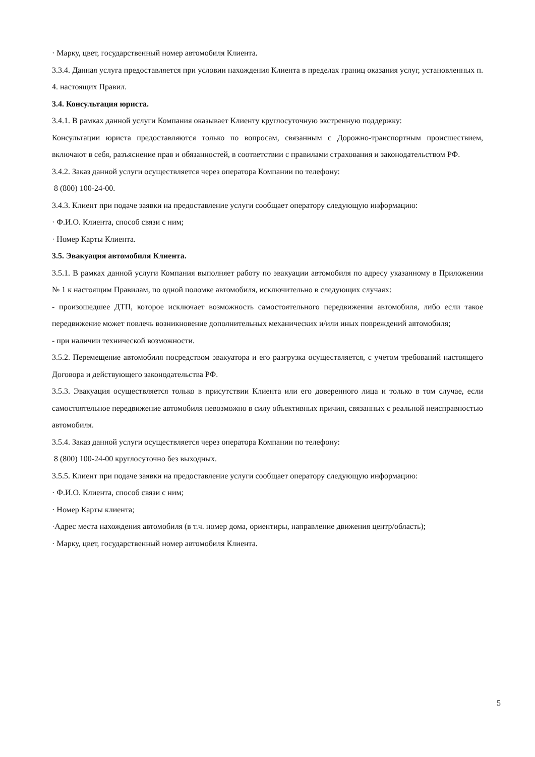· Марку, цвет, государственный номер автомобиля Клиента.
3.3.4. Данная услуга предоставляется при условии нахождения Клиента в пределах границ оказания услуг, установленных п. 4. настоящих Правил.
3.4. Консультация юриста.
3.4.1. В рамках данной услуги Компания оказывает Клиенту круглосуточную экстренную поддержку:
Консультации юриста предоставляются только по вопросам, связанным с Дорожно-транспортным происшествием, включают в себя, разъяснение прав и обязанностей, в соответствии с правилами страхования и законодательством РФ.
3.4.2. Заказ данной услуги осуществляется через оператора Компании по телефону:
8 (800) 100-24-00.
3.4.3. Клиент при подаче заявки на предоставление услуги сообщает оператору следующую информацию:
· Ф.И.О. Клиента, способ связи с ним;
· Номер Карты Клиента.
3.5. Эвакуация автомобиля Клиента.
3.5.1. В рамках данной услуги Компания выполняет работу по эвакуации автомобиля по адресу указанному в Приложении № 1 к настоящим Правилам, по одной поломке автомобиля, исключительно в следующих случаях:
- произошедшее ДТП, которое исключает возможность самостоятельного передвижения автомобиля, либо если такое передвижение может повлечь возникновение дополнительных механических и/или иных повреждений автомобиля;
- при наличии технической возможности.
3.5.2. Перемещение автомобиля посредством эвакуатора и его разгрузка осуществляется, с учетом требований настоящего Договора и действующего законодательства РФ.
3.5.3. Эвакуация осуществляется только в присутствии Клиента или его доверенного лица и только в том случае, если самостоятельное передвижение автомобиля невозможно в силу объективных причин, связанных с реальной неисправностью автомобиля.
3.5.4. Заказ данной услуги осуществляется через оператора Компании по телефону:
8 (800) 100-24-00 круглосуточно без выходных.
3.5.5. Клиент при подаче заявки на предоставление услуги сообщает оператору следующую информацию:
· Ф.И.О. Клиента, способ связи с ним;
· Номер Карты клиента;
·Адрес места нахождения автомобиля (в т.ч. номер дома, ориентиры, направление движения центр/область);
· Марку, цвет, государственный номер автомобиля Клиента.
5